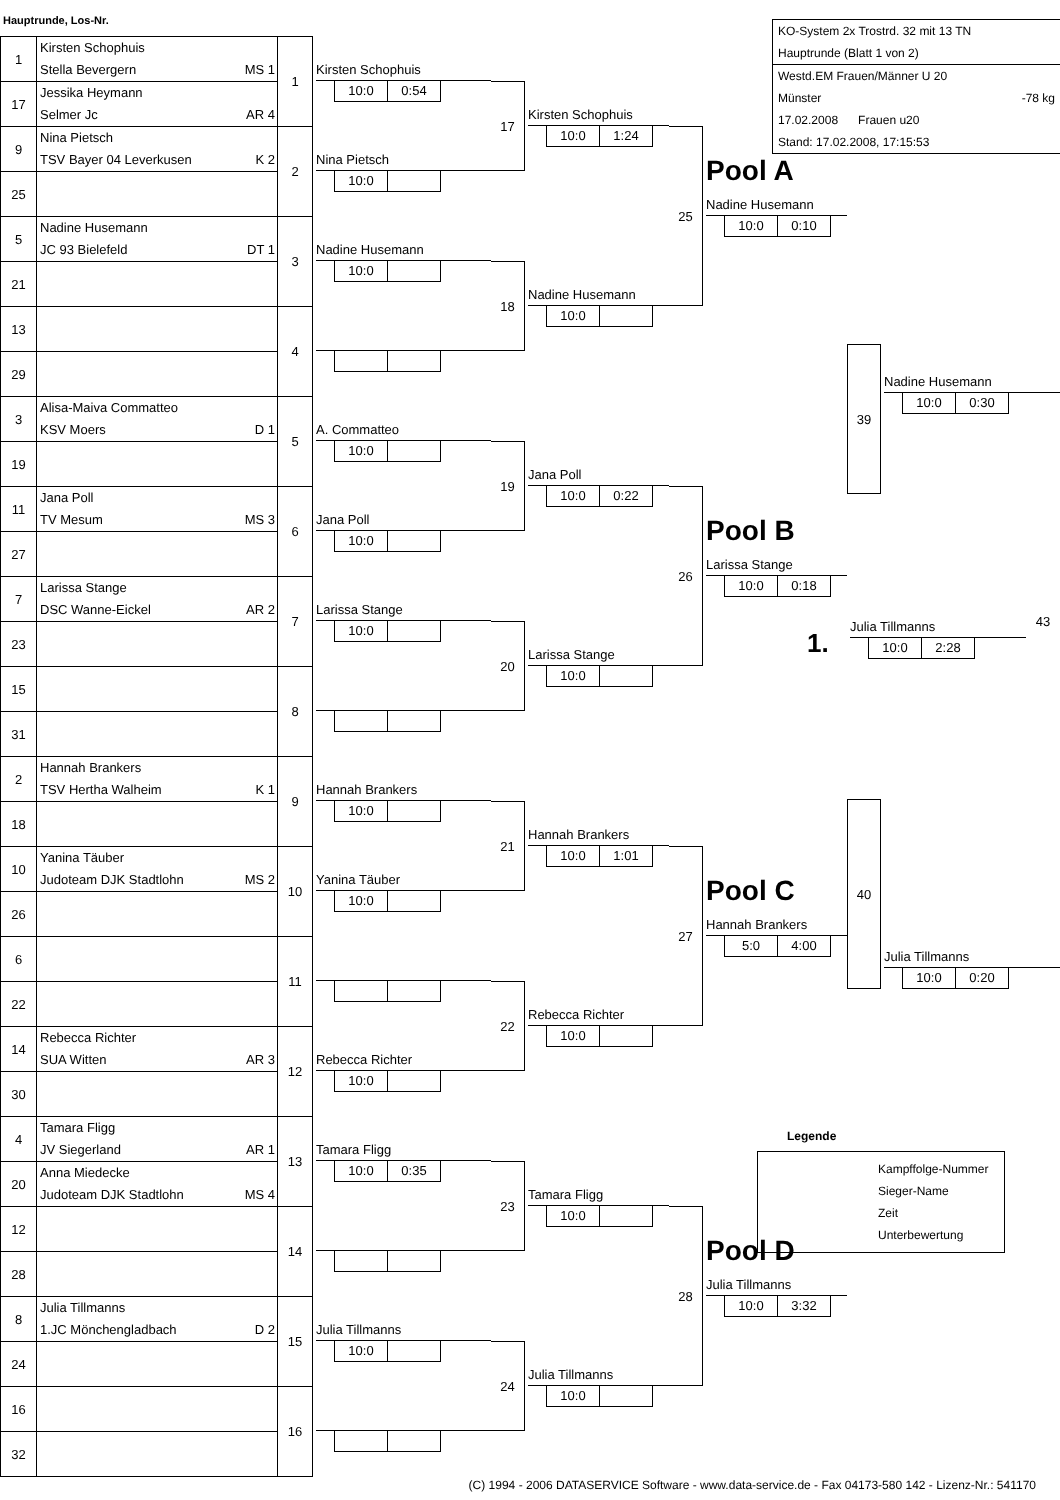Hauptrunde, Los-Nr.
| 1 | Kirsten Schophuis Stella Bevergern MS 1 | 1 |
| 17 | Jessika Heymann Selmer Jc AR 4 | |
| 9 | Nina Pietsch TSV Bayer 04 Leverkusen K 2 | 2 |
| 25 | | |
| 5 | Nadine Husemann JC 93 Bielefeld DT 1 | 3 |
| 21 | | |
| 13 | | 4 |
| 29 | | |
| 3 | Alisa-Maiva Commatteo KSV Moers D 1 | 5 |
| 19 | | |
| 11 | Jana Poll TV Mesum MS 3 | 6 |
| 27 | | |
| 7 | Larissa Stange DSC Wanne-Eickel AR 2 | 7 |
| 23 | | |
| 15 | | 8 |
| 31 | | |
| 2 | Hannah Brankers TSV Hertha Walheim K 1 | 9 |
| 18 | | |
| 10 | Yanina Täuber Judoteam DJK Stadtlohn MS 2 | 10 |
| 26 | | |
| 6 | | 11 |
| 22 | | |
| 14 | Rebecca Richter SUA Witten AR 3 | 12 |
| 30 | | |
| 4 | Tamara Fligg JV Siegerland AR 1 | 13 |
| 20 | Anna Miedecke Judoteam DJK Stadtlohn MS 4 | |
| 12 | | 14 |
| 28 | | |
| 8 | Julia Tillmanns 1.JC Mönchengladbach D 2 | 15 |
| 24 | | |
| 16 | | 16 |
| 32 | | |
Kirsten Schophuis
10:0 0:54
Nina Pietsch
10:0
Nadine Husemann
10:0
A. Commatteo
10:0
Jana Poll
10:0
Larissa Stange
10:0
Hannah Brankers
10:0
Yanina Täuber
10:0
Rebecca Richter
10:0
Tamara Fligg
10:0 0:35
Julia Tillmanns
10:0
17
Kirsten Schophuis
10:0 1:24
18
Nadine Husemann
10:0
19
Jana Poll
10:0 0:22
20
Larissa Stange
10:0
21
Hannah Brankers
10:0 1:01
22
Rebecca Richter
10:0
23
Tamara Fligg
10:0
24
Julia Tillmanns
10:0
25
Pool A
Nadine Husemann
10:0 0:10
26
Pool B
Larissa Stange
10:0 0:18
27
Pool C
Hannah Brankers
5:0 4:00
28
Pool D
Julia Tillmanns
10:0 3:32
KO-System 2x Trostrd. 32 mit 13 TN
Hauptrunde (Blatt 1 von 2)
Westd.EM Frauen/Männer U 20
Münster -78 kg
17.02.2008 Frauen u20
Stand: 17.02.2008, 17:15:53
39
Nadine Husemann
10:0 0:30
1.
Julia Tillmanns
10:0 2:28
43
40
Julia Tillmanns
10:0 0:20
Legende
Kampffolge-Nummer
Sieger-Name
Zeit
Unterbewertung
(C) 1994 - 2006 DATASERVICE Software - www.data-service.de - Fax 04173-580 142 - Lizenz-Nr.: 541170